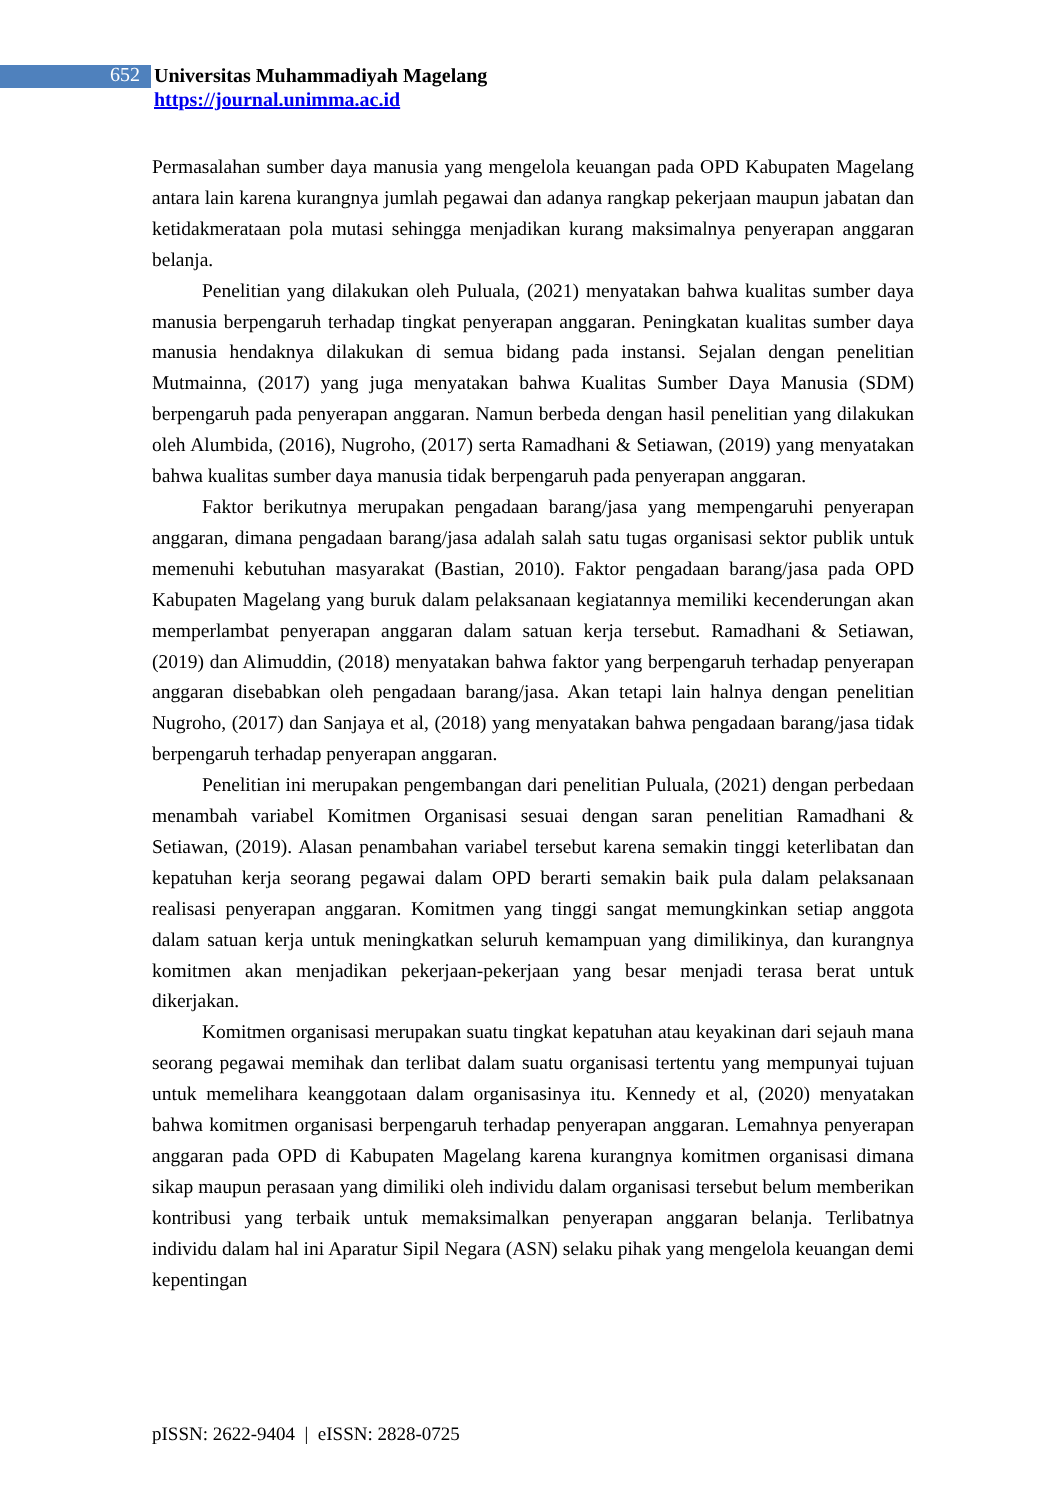652
Universitas Muhammadiyah Magelang
https://journal.unimma.ac.id
Permasalahan sumber daya manusia yang mengelola keuangan pada OPD Kabupaten Magelang antara lain karena kurangnya jumlah pegawai dan adanya rangkap pekerjaan maupun jabatan dan ketidakmerataan pola mutasi sehingga menjadikan kurang maksimalnya penyerapan anggaran belanja.
Penelitian yang dilakukan oleh Puluala, (2021) menyatakan bahwa kualitas sumber daya manusia berpengaruh terhadap tingkat penyerapan anggaran. Peningkatan kualitas sumber daya manusia hendaknya dilakukan di semua bidang pada instansi. Sejalan dengan penelitian Mutmainna, (2017) yang juga menyatakan bahwa Kualitas Sumber Daya Manusia (SDM) berpengaruh pada penyerapan anggaran. Namun berbeda dengan hasil penelitian yang dilakukan oleh Alumbida, (2016), Nugroho, (2017) serta Ramadhani & Setiawan, (2019) yang menyatakan bahwa kualitas sumber daya manusia tidak berpengaruh pada penyerapan anggaran.
Faktor berikutnya merupakan pengadaan barang/jasa yang mempengaruhi penyerapan anggaran, dimana pengadaan barang/jasa adalah salah satu tugas organisasi sektor publik untuk memenuhi kebutuhan masyarakat (Bastian, 2010). Faktor pengadaan barang/jasa pada OPD Kabupaten Magelang yang buruk dalam pelaksanaan kegiatannya memiliki kecenderungan akan memperlambat penyerapan anggaran dalam satuan kerja tersebut. Ramadhani & Setiawan, (2019) dan Alimuddin, (2018) menyatakan bahwa faktor yang berpengaruh terhadap penyerapan anggaran disebabkan oleh pengadaan barang/jasa. Akan tetapi lain halnya dengan penelitian Nugroho, (2017) dan Sanjaya et al, (2018) yang menyatakan bahwa pengadaan barang/jasa tidak berpengaruh terhadap penyerapan anggaran.
Penelitian ini merupakan pengembangan dari penelitian Puluala, (2021) dengan perbedaan menambah variabel Komitmen Organisasi sesuai dengan saran penelitian Ramadhani & Setiawan, (2019). Alasan penambahan variabel tersebut karena semakin tinggi keterlibatan dan kepatuhan kerja seorang pegawai dalam OPD berarti semakin baik pula dalam pelaksanaan realisasi penyerapan anggaran. Komitmen yang tinggi sangat memungkinkan setiap anggota dalam satuan kerja untuk meningkatkan seluruh kemampuan yang dimilikinya, dan kurangnya komitmen akan menjadikan pekerjaan-pekerjaan yang besar menjadi terasa berat untuk dikerjakan.
Komitmen organisasi merupakan suatu tingkat kepatuhan atau keyakinan dari sejauh mana seorang pegawai memihak dan terlibat dalam suatu organisasi tertentu yang mempunyai tujuan untuk memelihara keanggotaan dalam organisasinya itu. Kennedy et al, (2020) menyatakan bahwa komitmen organisasi berpengaruh terhadap penyerapan anggaran. Lemahnya penyerapan anggaran pada OPD di Kabupaten Magelang karena kurangnya komitmen organisasi dimana sikap maupun perasaan yang dimiliki oleh individu dalam organisasi tersebut belum memberikan kontribusi yang terbaik untuk memaksimalkan penyerapan anggaran belanja. Terlibatnya individu dalam hal ini Aparatur Sipil Negara (ASN) selaku pihak yang mengelola keuangan demi kepentingan
pISSN: 2622-9404 | eISSN: 2828-0725